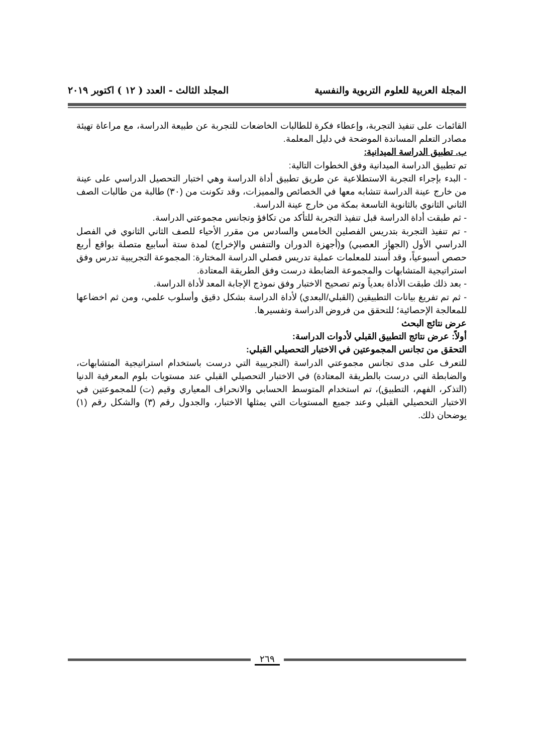المجلة العربية للعلوم التربوية والنفسية المجلد الثالث - العدد ( ١٢ ) اكتوبر ٢٠١٩
القائمات على تنفيذ التجربة، وإعطاء فكرة للطالبات الخاضعات للتجربة عن طبيعة الدراسة، مع مراعاة تهيئة مصادر التعلم المساندة الموضحة في دليل المعلمة.
ب. تطبيق الدراسة الميدانية:
تم تطبيق الدراسة الميدانية وفق الخطوات التالية:
- البدء بإجراء التجربة الاستطلاعية عن طريق تطبيق أداة الدراسة وهي اختبار التحصيل الدراسي على عينة من خارج عينة الدراسة تتشابه معها في الخصائص والمميزات، وقد تكونت من (٣٠) طالبة من طالبات الصف الثاني الثانوي بالثانوية التاسعة بمكة من خارج عينة الدراسة.
- ثم طبقت أداة الدراسة قبل تنفيذ التجربة للتأكد من تكافؤ وتجانس مجموعتي الدراسة.
- تم تنفيذ التجربة بتدريس الفصلين الخامس والسادس من مقرر الأحياء للصف الثاني الثانوي في الفصل الدراسي الأول (الجهاز العصبي) و(أجهزة الدوران والتنفس والإخراج) لمدة ستة أسابيع متصلة بواقع أربع حصص أسبوعياً، وقد أُسند للمعلمات عملية تدريس فصلي الدراسة المختارة: المجموعة التجريبية تدرس وفق استراتيجية المتشابهات والمجموعة الضابطة درست وفق الطريقة المعتادة.
- بعد ذلك طبقت الأداة بعدياً وتم تصحيح الاختبار وفق نموذج الإجابة المعد لأداة الدراسة.
- ثم تم تفريغ بيانات التطبيقين (القبلي/البعدي) لأداة الدراسة بشكل دقيق وأسلوب علمي، ومن ثم اخضاعها للمعالجة الإحصائية؛ للتحقق من فروض الدراسة وتفسيرها.
عرض نتائج البحث
أولاً: عرض نتائج التطبيق القبلي لأدوات الدراسة:
التحقق من تجانس المجموعتين في الاختبار التحصيلي القبلي:
للتعرف على مدى تجانس مجموعتي الدراسة (التجريبية التي درست باستخدام استراتيجية المتشابهات، والضابطة التي درست بالطريقة المعتادة) في الاختبار التحصيلي القبلي عند مستويات بلوم المعرفية الدنيا (التذكر، الفهم، التطبيق)، تم استخدام المتوسط الحسابي والانحراف المعياري وقيم (ت) للمجموعتين في الاختبار التحصيلي القبلي وعند جميع المستويات التي يمثلها الاختبار، والجدول رقم (٣) والشكل رقم (١) يوضحان ذلك.
٢٦٩